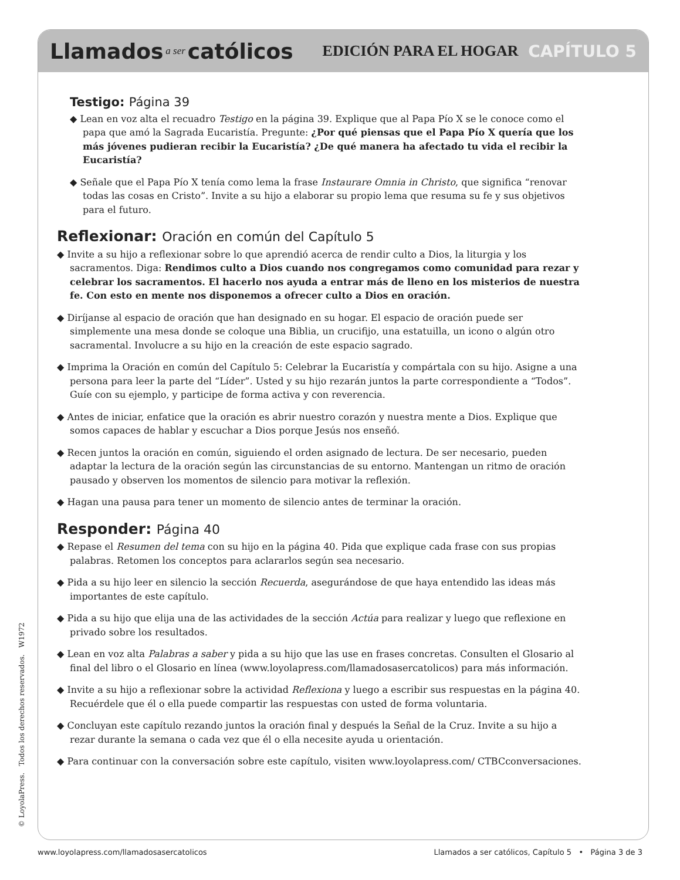Llamados a ser católicos EDICIÓN PARA EL HOGAR CAPÍTULO 5
Testigo: Página 39
◆ Lean en voz alta el recuadro Testigo en la página 39. Explique que al Papa Pío X se le conoce como el papa que amó la Sagrada Eucaristía. Pregunte: ¿Por qué piensas que el Papa Pío X quería que los más jóvenes pudieran recibir la Eucaristía? ¿De qué manera ha afectado tu vida el recibir la Eucaristía?
◆ Señale que el Papa Pío X tenía como lema la frase Instaurare Omnia in Christo, que significa “renovar todas las cosas en Cristo”. Invite a su hijo a elaborar su propio lema que resuma su fe y sus objetivos para el futuro.
Reflexionar: Oración en común del Capítulo 5
◆ Invite a su hijo a reflexionar sobre lo que aprendió acerca de rendir culto a Dios, la liturgia y los sacramentos. Diga: Rendimos culto a Dios cuando nos congregamos como comunidad para rezar y celebrar los sacramentos. El hacerlo nos ayuda a entrar más de lleno en los misterios de nuestra fe. Con esto en mente nos disponemos a ofrecer culto a Dios en oración.
◆ Diríjanse al espacio de oración que han designado en su hogar. El espacio de oración puede ser simplemente una mesa donde se coloque una Biblia, un crucifijo, una estatuilla, un icono o algún otro sacramental. Involucre a su hijo en la creación de este espacio sagrado.
◆ Imprima la Oración en común del Capítulo 5: Celebrar la Eucaristía y compártala con su hijo. Asigne a una persona para leer la parte del “Líder”. Usted y su hijo rezarán juntos la parte correspondiente a “Todos”. Guíe con su ejemplo, y participe de forma activa y con reverencia.
◆ Antes de iniciar, enfatice que la oración es abrir nuestro corazón y nuestra mente a Dios. Explique que somos capaces de hablar y escuchar a Dios porque Jesús nos enseñó.
◆ Recen juntos la oración en común, siguiendo el orden asignado de lectura. De ser necesario, pueden adaptar la lectura de la oración según las circunstancias de su entorno. Mantengan un ritmo de oración pausado y observen los momentos de silencio para motivar la reflexión.
◆ Hagan una pausa para tener un momento de silencio antes de terminar la oración.
Responder: Página 40
◆ Repase el Resumen del tema con su hijo en la página 40. Pida que explique cada frase con sus propias palabras. Retomen los conceptos para aclararlos según sea necesario.
◆ Pida a su hijo leer en silencio la sección Recuerda, asegurándose de que haya entendido las ideas más importantes de este capítulo.
◆ Pida a su hijo que elija una de las actividades de la sección Actúa para realizar y luego que reflexione en privado sobre los resultados.
◆ Lean en voz alta Palabras a saber y pida a su hijo que las use en frases concretas. Consulten el Glosario al final del libro o el Glosario en línea (www.loyolapress.com/llamadosasercatolicos) para más información.
◆ Invite a su hijo a reflexionar sobre la actividad Reflexiona y luego a escribir sus respuestas en la página 40. Recuérdele que él o ella puede compartir las respuestas con usted de forma voluntaria.
◆ Concluyan este capítulo rezando juntos la oración final y después la Señal de la Cruz. Invite a su hijo a rezar durante la semana o cada vez que él o ella necesite ayuda u orientación.
◆ Para continuar con la conversación sobre este capítulo, visiten www.loyolapress.com/ CTBCconversaciones.
© LoyolaPress. Todos los derechos reservados. W1972
www.loyolapress.com/llamadosasercatolicos Llamados a ser católicos, Capítulo 5 • Página 3 de 3